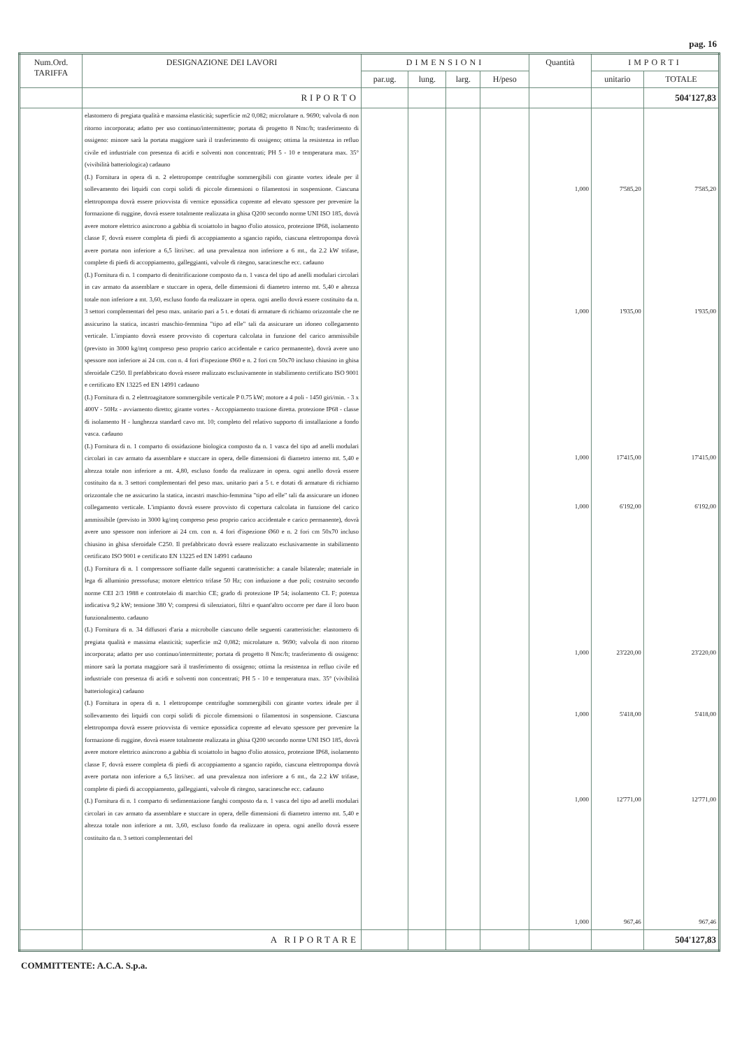pag. 16
| Num.Ord. TARIFFA | DESIGNAZIONE DEI LAVORI | DIMENSIONI | | | | Quantità | IMPORTI | |
| --- | --- | --- | --- | --- | --- | --- | --- | --- |
| | | par.ug. | lung. | larg. | H/peso | | unitario | TOTALE |
| | RIPORTO | | | | | | | 504'127,83 |
| | elastomero di pregiata qualità e massima elasticità; superficie m2 0,082; microlature n. 9690; valvola di non ritorno incorporata; adatto per uso continuo/intermittente; portata di progetto 8 Nmc/h; trasferimento di ossigeno: minore sarà la portata maggiore sarà il trasferimento di ossigeno; ottima la resistenza in refluo civile ed industriale con presenza di acidi e solventi non concentrati; PH 5 - 10 e temperatura max. 35° (vivibilità batteriologica) cadauno (L) Fornitura in opera di n. 2 elettropompe centrifughe sommergibili con girante vortex ideale per il sollevamento dei liquidi con corpi solidi di piccole dimensioni o filamentosi in sospensione. Ciascuna elettropompa dovrà essere priovvista di vernice epossidica coprente ad elevato spessore per prevenire la formazione di ruggine, dovrà essere totalmente realizzata in ghisa Q200 secondo norme UNI ISO 185, dovrà avere motore elettrico asincrono a gabbia di scoiattolo in bagno d'olio atossico, protezione IP68, isolamento classe F, dovrà essere completa di piedi di accoppiamento a sgancio rapido, ciascuna elettropompa dovrà avere portata non inferiore a 6,5 litri/sec. ad una prevalenza non inferiore a 6 mt., da 2.2 kW trifase, complete di piedi di accoppiamento, galleggianti, valvole di ritegno, saracinesche ecc. cadauno (L) Fornitura di n. 1 comparto di denitrificazione composto da n. 1 vasca del tipo ad anelli modulari circolari in cav armato da assemblare e stuccare in opera, delle dimensioni di diametro interno mt. 5,40 e altezza totale non inferiore a mt. 3,60, escluso fondo da realizzare in opera. ogni anello dovrà essere costituito da n. 3 settori complementari del peso max. unitario pari a 5 t. e dotati di armature di richiamo orizzontale che ne assicurino la statica, incastri maschio-femmina "tipo ad elle" tali da assicurare un idoneo collegamento verticale. L'impianto dovrà essere provvisto di copertura calcolata in funzione del carico ammissibile (previsto in 3000 kg/mq compreso peso proprio carico accidentale e carico permanente), dovrà avere uno spessore non inferiore ai 24 cm. con n. 4 fori d'ispezione Ø60 e n. 2 fori cm 50x70 incluso chiusino in ghisa sferoidale C250. Il prefabbricato dovrà essere realizzato esclusivamente in stabilimento certificato ISO 9001 e certificato EN 13225 ed EN 14991 cadauno (L) Fornitura di n. 2 elettroagitatore sommergibile verticale P 0.75 kW; motore a 4 poli - 1450 giri/min. - 3 x 400V - 50Hz - avviamento diretto; girante vortex - Accoppiamento trazione diretta. protezione IP68 - classe di isolamento H - lunghezza standard cavo mt. 10; completo del relativo supporto di installazione a fondo vasca. cadauno (L) Fornitura di n. 1 comparto di ossidazione biologica composto da n. 1 vasca del tipo ad anelli modulari circolari in cav armato da assemblare e stuccare in opera, delle dimensioni di diametro interno mt. 5,40 e altezza totale non inferiore a mt. 4,80, escluso fondo da realizzare in opera. ogni anello dovrà essere costituito da n. 3 settori complementari del peso max. unitario pari a 5 t. e dotati di armature di richiamo orizzontale che ne assicurino la statica, incastri maschio-femmina "tipo ad elle" tali da assicurare un idoneo collegamento verticale. L'impianto dovrà essere provvisto di copertura calcolata in funzione del carico ammissibile (previsto in 3000 kg/mq compreso peso proprio carico accidentale e carico permanente), dovrà avere uno spessore non inferiore ai 24 cm. con n. 4 fori d'ispezione Ø60 e n. 2 fori cm 50x70 incluso chiusino in ghisa sferoidale C250. Il prefabbricato dovrà essere realizzato esclusivamente in stabilimento certificato ISO 9001 e certificato EN 13225 ed EN 14991 cadauno (L) Fornitura di n. 1 compressore soffiante dalle seguenti caratteristiche: a canale bilaterale; materiale in lega di alluminio pressofusa; motore elettrico trifase 50 Hz; con induzione a due poli; costruito secondo norme CEI 2/3 1988 e controtelaio di marchio CE; grado di protezione IP 54; isolamento CL F; potenza indicativa 9,2 kW; tensione 380 V; compresi di silenziatori, filtri e quant'altro occorre per dare il loro buon funzionalmento. cadauno (L) Fornitura di n. 34 diffusori d'aria a microbolle ciascuno delle seguenti caratteristiche: elastomero di pregiata qualità e massima elasticità; superficie m2 0,082; microlature n. 9690; valvola di non ritorno incorporata; adatto per uso continuo/intermittente; portata di progetto 8 Nmc/h; trasferimento di ossigeno: minore sarà la portata maggiore sarà il trasferimento di ossigeno; ottima la resistenza in refluo civile ed industriale con presenza di acidi e solventi non concentrati; PH 5 - 10 e temperatura max. 35° (vivibilità batteriologica) cadauno (L) Fornitura in opera di n. 1 elettropompe centrifughe sommergibili con girante vortex ideale per il sollevamento dei liquidi con corpi solidi di piccole dimensioni o filamentosi in sospensione. Ciascuna elettropompa dovrà essere priovvista di vernice epossidica coprente ad elevato spessore per prevenire la formazione di ruggine, dovrà essere totalmente realizzata in ghisa Q200 secondo norme UNI ISO 185, dovrà avere motore elettrico asincrono a gabbia di scoiattolo in bagno d'olio atossico, protezione IP68, isolamento classe F, dovrà essere completa di piedi di accoppiamento a sgancio rapido, ciascuna elettropompa dovrà avere portata non inferiore a 6,5 litri/sec. ad una prevalenza non inferiore a 6 mt., da 2.2 kW trifase, complete di piedi di accoppiamento, galleggianti, valvole di ritegno, saracinesche ecc. cadauno (L) Fornitura di n. 1 comparto di sedimentazione fanghi composto da n. 1 vasca del tipo ad anelli modulari circolari in cav armato da assemblare e stuccare in opera, delle dimensioni di diametro interno mt. 5,40 e altezza totale non inferiore a mt. 3,60, escluso fondo da realizzare in opera. ogni anello dovrà essere costituito da n. 3 settori complementari del | | | | | 1,000 1,000 1,000 1,000 1,000 1,000 1,000 1,000 | 7'585,20 1'935,00 17'415,00 6'192,00 23'220,00 5'418,00 12'771,00 967,46 | 7'585,20 1'935,00 17'415,00 6'192,00 23'220,00 5'418,00 12'771,00 967,46 |
| | A RIPORTARE | | | | | | | 504'127,83 |
COMMITTENTE: A.C.A. S.p.a.